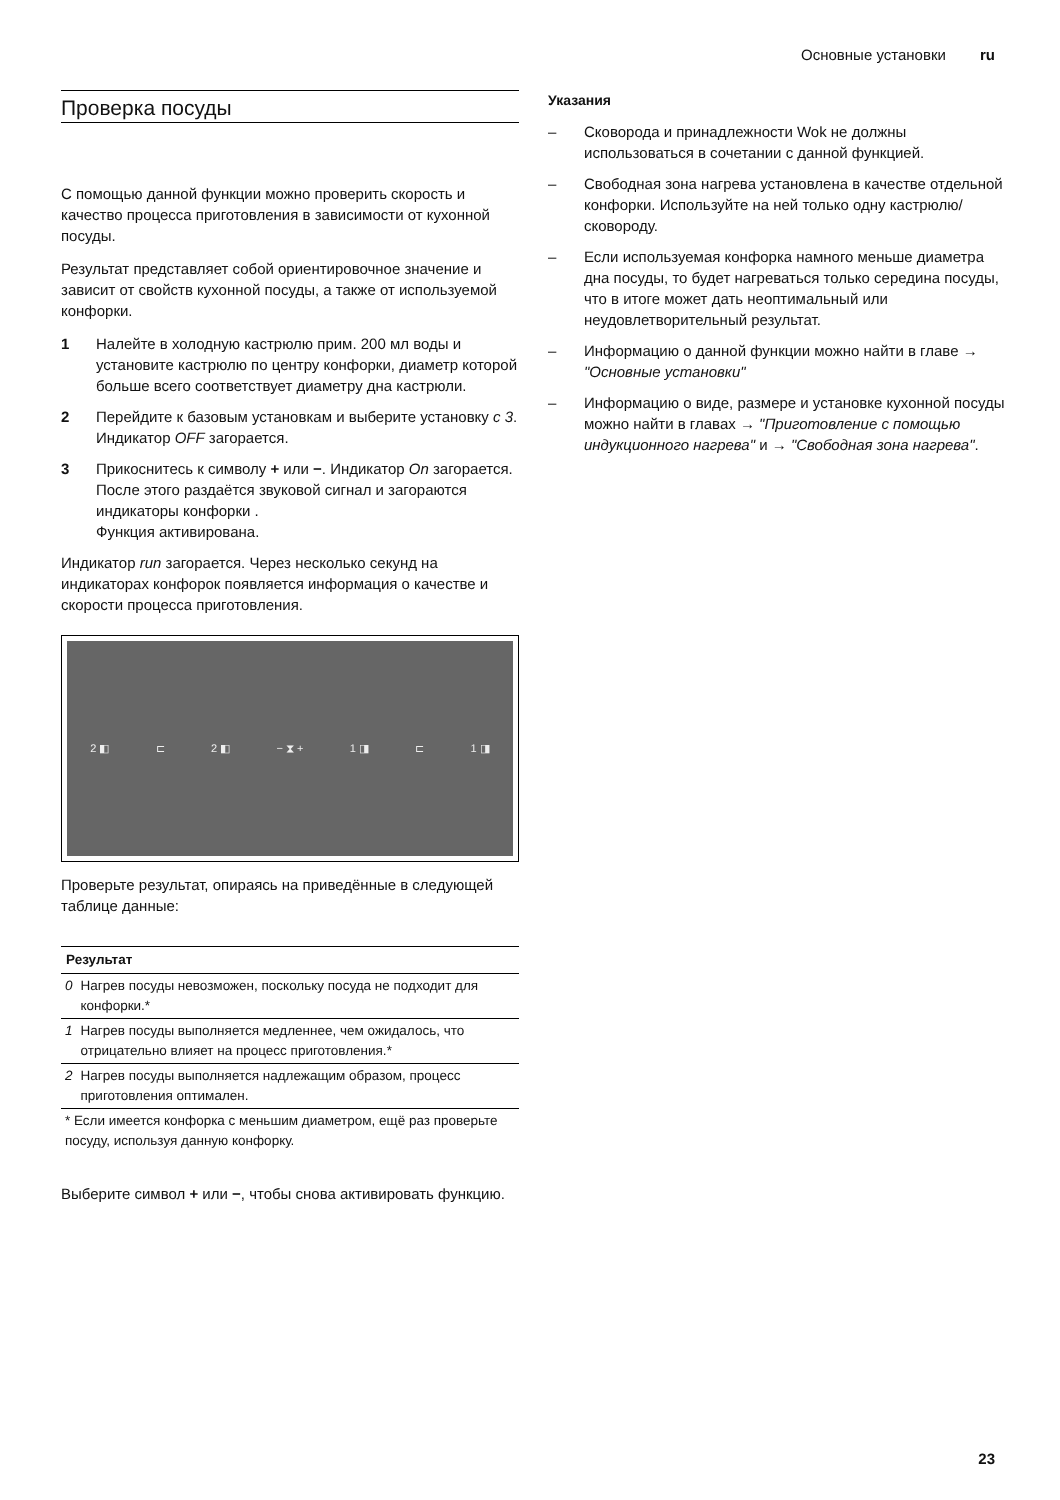Основные установки ru
Проверка посуды
С помощью данной функции можно проверить скорость и качество процесса приготовления в зависимости от кухонной посуды.
Результат представляет собой ориентировочное значение и зависит от свойств кухонной посуды, а также от используемой конфорки.
1 Налейте в холодную кастрюлю прим. 200 мл воды и установите кастрюлю по центру конфорки, диаметр которой больше всего соответствует диаметру дна кастрюли.
2 Перейдите к базовым установкам и выберите установку c 3. Индикатор OFF загорается.
3 Прикоснитесь к символу + или −. Индикатор On загорается. После этого раздаётся звуковой сигнал и загораются индикаторы конфорки .
Функция активирована.
Индикатор run загорается. Через несколько секунд на индикаторах конфорок появляется информация о качестве и скорости процесса приготовления.
2 ◧ ⊏ 2 ◧ − ⧗ + 1 ◨ ⊏ 1 ◨
Проверьте результат, опираясь на приведённые в следующей таблице данные:
| Результат | |
| --- | --- |
| 0 | Нагрев посуды невозможен, поскольку посуда не подходит для конфорки.* |
| 1 | Нагрев посуды выполняется медленнее, чем ожидалось, что отрицательно влияет на процесс приготовления.* |
| 2 | Нагрев посуды выполняется надлежащим образом, процесс приготовления оптимален. |
| * Если имеется конфорка с меньшим диаметром, ещё раз проверьте посуду, используя данную конфорку. | |
Выберите символ + или −, чтобы снова активировать функцию.
Указания
– Сковорода и принадлежности Wok не должны использоваться в сочетании с данной функцией.
– Свободная зона нагрева установлена в качестве отдельной конфорки. Используйте на ней только одну кастрюлю/сковороду.
– Если используемая конфорка намного меньше диаметра дна посуды, то будет нагреваться только середина посуды, что в итоге может дать неоптимальный или неудовлетворительный результат.
– Информацию о данной функции можно найти в главе → "Основные установки"
– Информацию о виде, размере и установке кухонной посуды можно найти в главах → "Приготовление с помощью индукционного нагрева" и → "Свободная зона нагрева".
23